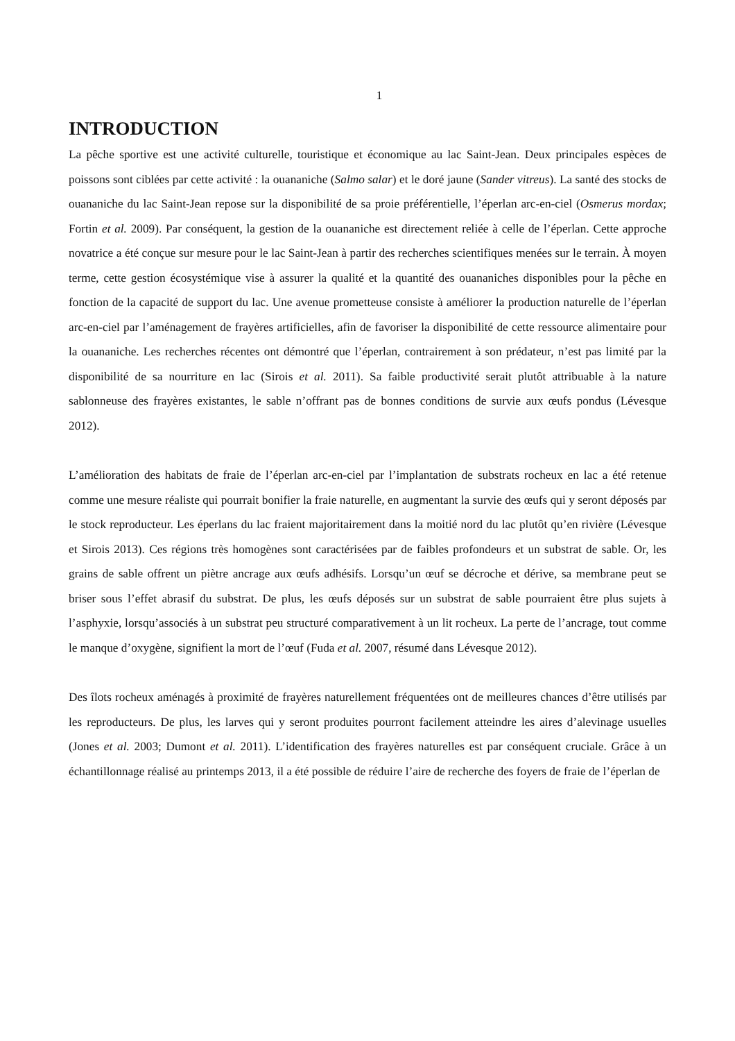1
INTRODUCTION
La pêche sportive est une activité culturelle, touristique et économique au lac Saint-Jean. Deux principales espèces de poissons sont ciblées par cette activité : la ouananiche (Salmo salar) et le doré jaune (Sander vitreus). La santé des stocks de ouananiche du lac Saint-Jean repose sur la disponibilité de sa proie préférentielle, l’éperlan arc-en-ciel (Osmerus mordax; Fortin et al. 2009). Par conséquent, la gestion de la ouananiche est directement reliée à celle de l’éperlan. Cette approche novatrice a été conçue sur mesure pour le lac Saint-Jean à partir des recherches scientifiques menées sur le terrain. À moyen terme, cette gestion écosystémique vise à assurer la qualité et la quantité des ouananiches disponibles pour la pêche en fonction de la capacité de support du lac. Une avenue prometteuse consiste à améliorer la production naturelle de l’éperlan arc-en-ciel par l’aménagement de frayères artificielles, afin de favoriser la disponibilité de cette ressource alimentaire pour la ouananiche. Les recherches récentes ont démontré que l’éperlan, contrairement à son prédateur, n’est pas limité par la disponibilité de sa nourriture en lac (Sirois et al. 2011). Sa faible productivité serait plutôt attribuable à la nature sablonneuse des frayères existantes, le sable n’offrant pas de bonnes conditions de survie aux œufs pondus (Lévesque 2012).
L’amélioration des habitats de fraie de l’éperlan arc-en-ciel par l’implantation de substrats rocheux en lac a été retenue comme une mesure réaliste qui pourrait bonifier la fraie naturelle, en augmentant la survie des œufs qui y seront déposés par le stock reproducteur. Les éperlans du lac fraient majoritairement dans la moitié nord du lac plutôt qu’en rivière (Lévesque et Sirois 2013). Ces régions très homogènes sont caractérisées par de faibles profondeurs et un substrat de sable. Or, les grains de sable offrent un piètre ancrage aux œufs adhésifs. Lorsqu’un œuf se décroche et dérive, sa membrane peut se briser sous l’effet abrasif du substrat. De plus, les œufs déposés sur un substrat de sable pourraient être plus sujets à l’asphyxie, lorsqu’associés à un substrat peu structuré comparativement à un lit rocheux. La perte de l’ancrage, tout comme le manque d’oxygène, signifient la mort de l’œuf (Fuda et al. 2007, résumé dans Lévesque 2012).
Des îlots rocheux aménagés à proximité de frayères naturellement fréquentées ont de meilleures chances d’être utilisés par les reproducteurs. De plus, les larves qui y seront produites pourront facilement atteindre les aires d’alevinage usuelles (Jones et al. 2003; Dumont et al. 2011). L’identification des frayères naturelles est par conséquent cruciale. Grâce à un échantillonnage réalisé au printemps 2013, il a été possible de réduire l’aire de recherche des foyers de fraie de l’éperlan de